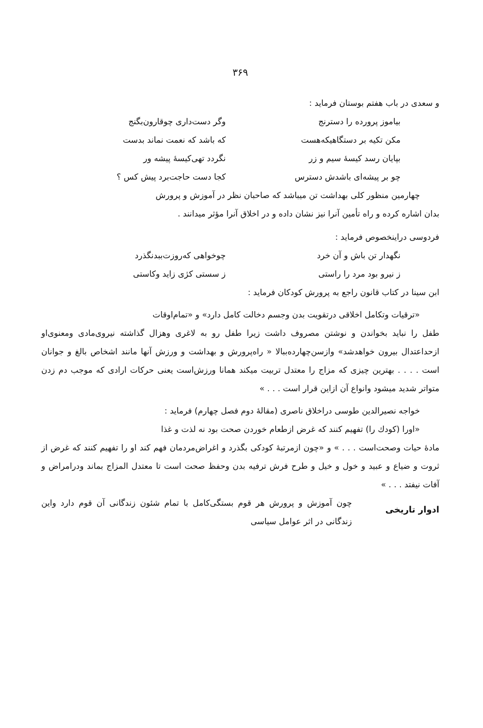۳۶۹
و سعدی در باب هفتم بوستان فرماید :
بیاموز پرورده را دسترنج وگر دست‌داری چوقارون‌بگنج
مکن تکیه بر دستگاهیکه‌هست که باشد که نعمت نماند بدست
بپایان رسد کیسهٔ سیم و زر نگردد تهی‌کیسهٔ پیشه ور
چو بر پیشه‌ای باشدش دسترس کجا دست حاجت‌برد پیش کس ؟
چهارمین منظور کلی بهداشت تن میباشد که صاحبان نظر در آموزش و پرورش
بدان اشاره کرده و راه تأمین آنرا نیز نشان داده و در اخلاق آنرا مؤثر میدانند .
فردوسی دراینخصوص فرماید :
نگهدار تن باش و آن خرد چوخواهی که‌روزت‌ببدنگذرد
ز نیرو بود مرد را راستی ز سستی کژی زاید وکاستی
ابن سینا در کتاب قانون راجع به پرورش کودکان فرماید :
«ترقیات وتکامل اخلاقی درتقویت بدن وجسم دخالت کامل دارد» و «تمام‌اوقات
طفل را نباید بخواندن و نوشتن مصروف داشت زیرا طفل رو به لاغری وهزال گذاشته نیروی‌مادی ومعنوی‌او ازحداعتدال بیرون خواهدشد» وازسن‌چهارده‌ببالا « راه‌پرورش و بهداشت و ورزش آنها مانند اشخاص بالغ و جوانان است . . . . بهترین چیزی که مزاج را معتدل تربیت میکند همانا ورزش‌است یعنی حرکات ارادی که موجب دم زدن متواتر شدید میشود وانواع آن ازاین قرار است . . . »
خواجه نصیرالدین طوسی دراخلاق ناصری (مقالهٔ دوم فصل چهارم) فرماید :
«اورا (کودك را) تفهیم کنند که غرض ازطعام خوردن صحت بود نه لذت و غذا
مادهٔ حیات وصحت‌است . . . » و «چون ازمرتبهٔ کودکی بگذرد و اغراض‌مردمان فهم کند او را تفهیم کنند که غرض از ثروت و ضیاع و عبید و خول و خیل و طرح فرش ترفیه بدن وحفظ صحت است تا معتدل المزاج بماند ودرامراض و آفات نیفتد . . . »
ادوار تاریخی
چون آموزش و پرورش هر قوم بستگی‌کامل با تمام شئون زندگانی آن قوم دارد واین زندگانی در اثر عوامل سیاسی